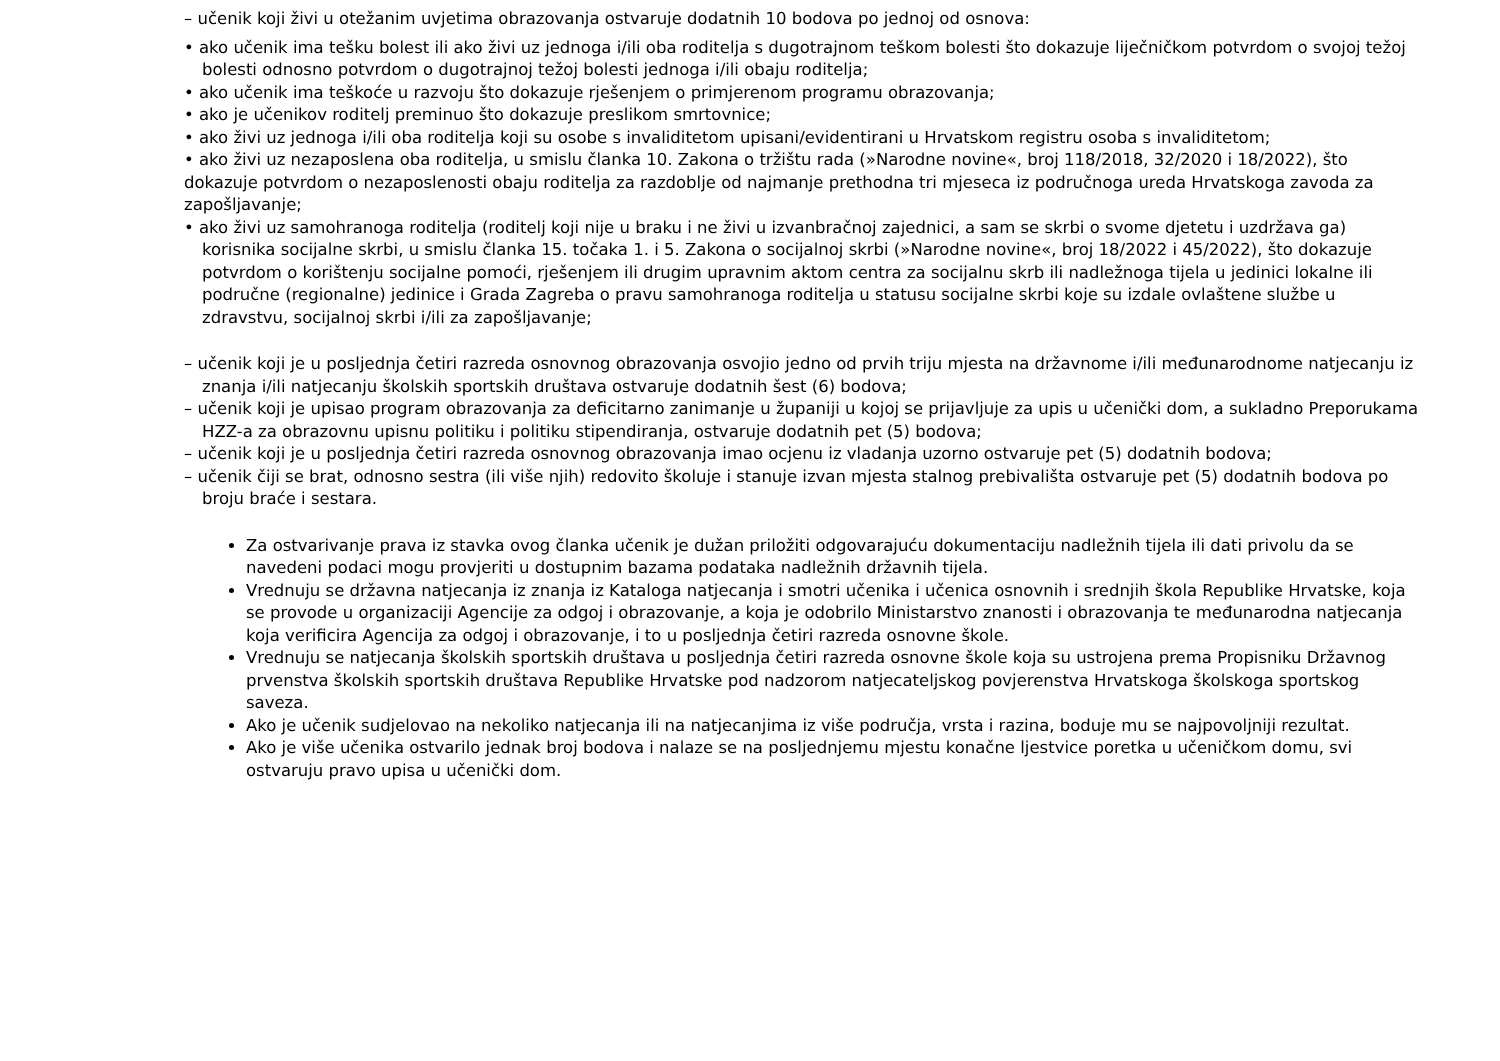– učenik koji živi u otežanim uvjetima obrazovanja ostvaruje dodatnih 10 bodova po jednoj od osnova:
• ako učenik ima tešku bolest ili ako živi uz jednoga i/ili oba roditelja s dugotrajnom teškom bolesti što dokazuje liječničkom potvrdom o svojoj težoj bolesti odnosno potvrdom o dugotrajnoj težoj bolesti jednoga i/ili obaju roditelja;
• ako učenik ima teškoće u razvoju što dokazuje rješenjem o primjerenom programu obrazovanja;
• ako je učenikov roditelj preminuo što dokazuje preslikom smrtovnice;
• ako živi uz jednoga i/ili oba roditelja koji su osobe s invaliditetom upisani/evidentirani u Hrvatskom registru osoba s invaliditetom;
• ako živi uz nezaposlena oba roditelja, u smislu članka 10. Zakona o tržištu rada (»Narodne novine«, broj 118/2018, 32/2020 i 18/2022), što dokazuje potvrdom o nezaposlenosti obaju roditelja za razdoblje od najmanje prethodna tri mjeseca iz područnoga ureda Hrvatskoga zavoda za zapošljavanje;
• ako živi uz samohranoga roditelja (roditelj koji nije u braku i ne živi u izvanbračnoj zajednici, a sam se skrbi o svome djetetu i uzdržava ga) korisnika socijalne skrbi, u smislu članka 15. točaka 1. i 5. Zakona o socijalnoj skrbi (»Narodne novine«, broj 18/2022 i 45/2022), što dokazuje potvrdom o korištenju socijalne pomoći, rješenjem ili drugim upravnim aktom centra za socijalnu skrb ili nadležnoga tijela u jedinici lokalne ili područne (regionalne) jedinice i Grada Zagreba o pravu samohranoga roditelja u statusu socijalne skrbi koje su izdale ovlaštene službe u zdravstvu, socijalnoj skrbi i/ili za zapošljavanje;
– učenik koji je u posljednja četiri razreda osnovnog obrazovanja osvojio jedno od prvih triju mjesta na državnome i/ili međunarodnome natjecanju iz znanja i/ili natjecanju školskih sportskih društava ostvaruje dodatnih šest (6) bodova;
– učenik koji je upisao program obrazovanja za deficitarno zanimanje u županiji u kojoj se prijavljuje za upis u učenički dom, a sukladno Preporukama HZZ-a za obrazovnu upisnu politiku i politiku stipendiranja, ostvaruje dodatnih pet (5) bodova;
– učenik koji je u posljednja četiri razreda osnovnog obrazovanja imao ocjenu iz vladanja uzorno ostvaruje pet (5) dodatnih bodova;
– učenik čiji se brat, odnosno sestra (ili više njih) redovito školuje i stanuje izvan mjesta stalnog prebivališta ostvaruje pet (5) dodatnih bodova po broju braće i sestara.
Za ostvarivanje prava iz stavka ovog članka učenik je dužan priložiti odgovarajuću dokumentaciju nadležnih tijela ili dati privolu da se navedeni podaci mogu provjeriti u dostupnim bazama podataka nadležnih državnih tijela.
Vrednuju se državna natjecanja iz znanja iz Kataloga natjecanja i smotri učenika i učenica osnovnih i srednjih škola Republike Hrvatske, koja se provode u organizaciji Agencije za odgoj i obrazovanje, a koja je odobrilo Ministarstvo znanosti i obrazovanja te međunarodna natjecanja koja verificira Agencija za odgoj i obrazovanje, i to u posljednja četiri razreda osnovne škole.
Vrednuju se natjecanja školskih sportskih društava u posljednja četiri razreda osnovne škole koja su ustrojena prema Propisniku Državnog prvenstva školskih sportskih društava Republike Hrvatske pod nadzorom natjecateljskog povjerenstva Hrvatskoga školskoga sportskog saveza.
Ako je učenik sudjelovao na nekoliko natjecanja ili na natjecanjima iz više područja, vrsta i razina, boduje mu se najpovoljniji rezultat.
Ako je više učenika ostvarilo jednak broj bodova i nalaze se na posljednjemu mjestu konačne ljestvice poretka u učeničkom domu, svi ostvaruju pravo upisa u učenički dom.